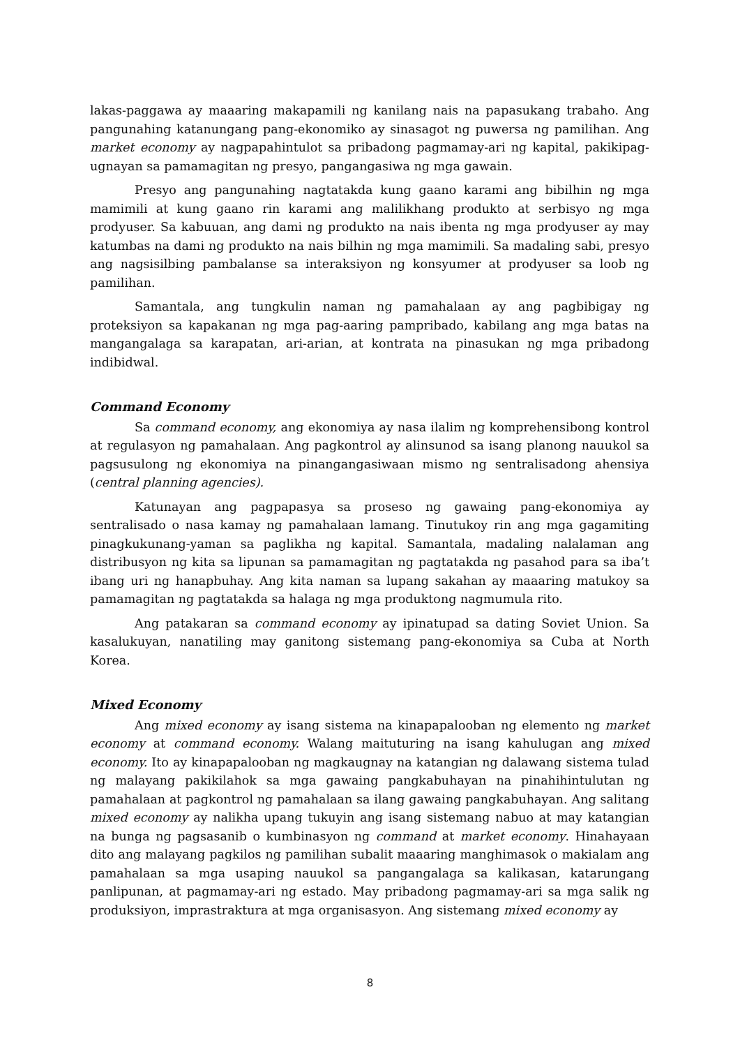lakas-paggawa ay maaaring makapamili ng kanilang nais na papasukang trabaho. Ang pangunahing katanungang pang-ekonomiko ay sinasagot ng puwersa ng pamilihan. Ang market economy ay nagpapahintulot sa pribadong pagmamay-ari ng kapital, pakikipag-ugnayan sa pamamagitan ng presyo, pangangasiwa ng mga gawain.
Presyo ang pangunahing nagtatakda kung gaano karami ang bibilhin ng mga mamimili at kung gaano rin karami ang malilikhang produkto at serbisyo ng mga prodyuser. Sa kabuuan, ang dami ng produkto na nais ibenta ng mga prodyuser ay may katumbas na dami ng produkto na nais bilhin ng mga mamimili. Sa madaling sabi, presyo ang nagsisilbing pambalanse sa interaksiyon ng konsyumer at prodyuser sa loob ng pamilihan.
Samantala, ang tungkulin naman ng pamahalaan ay ang pagbibigay ng proteksiyon sa kapakanan ng mga pag-aaring pampribado, kabilang ang mga batas na mangangalaga sa karapatan, ari-arian, at kontrata na pinasukan ng mga pribadong indibidwal.
Command Economy
Sa command economy, ang ekonomiya ay nasa ilalim ng komprehensibong kontrol at regulasyon ng pamahalaan. Ang pagkontrol ay alinsunod sa isang planong nauukol sa pagsusulong ng ekonomiya na pinangangasiwaan mismo ng sentralisadong ahensiya (central planning agencies).
Katunayan ang pagpapasya sa proseso ng gawaing pang-ekonomiya ay sentralisado o nasa kamay ng pamahalaan lamang. Tinutukoy rin ang mga gagamiting pinagkukunang-yaman sa paglikha ng kapital. Samantala, madaling nalalaman ang distribusyon ng kita sa lipunan sa pamamagitan ng pagtatakda ng pasahod para sa iba’t ibang uri ng hanapbuhay. Ang kita naman sa lupang sakahan ay maaaring matukoy sa pamamagitan ng pagtatakda sa halaga ng mga produktong nagmumula rito.
Ang patakaran sa command economy ay ipinatupad sa dating Soviet Union. Sa kasalukuyan, nanatiling may ganitong sistemang pang-ekonomiya sa Cuba at North Korea.
Mixed Economy
Ang mixed economy ay isang sistema na kinapapalooban ng elemento ng market economy at command economy. Walang maituturing na isang kahulugan ang mixed economy. Ito ay kinapapalooban ng magkaugnay na katangian ng dalawang sistema tulad ng malayang pakikilahok sa mga gawaing pangkabuhayan na pinahihintulutan ng pamahalaan at pagkontrol ng pamahalaan sa ilang gawaing pangkabuhayan. Ang salitang mixed economy ay nalikha upang tukuyin ang isang sistemang nabuo at may katangian na bunga ng pagsasanib o kumbinasyon ng command at market economy. Hinahayaan dito ang malayang pagkilos ng pamilihan subalit maaaring manghimasok o makialam ang pamahalaan sa mga usaping nauukol sa pangangalaga sa kalikasan, katarungang panlipunan, at pagmamay-ari ng estado. May pribadong pagmamay-ari sa mga salik ng produksiyon, imprastraktura at mga organisasyon. Ang sistemang mixed economy ay
8